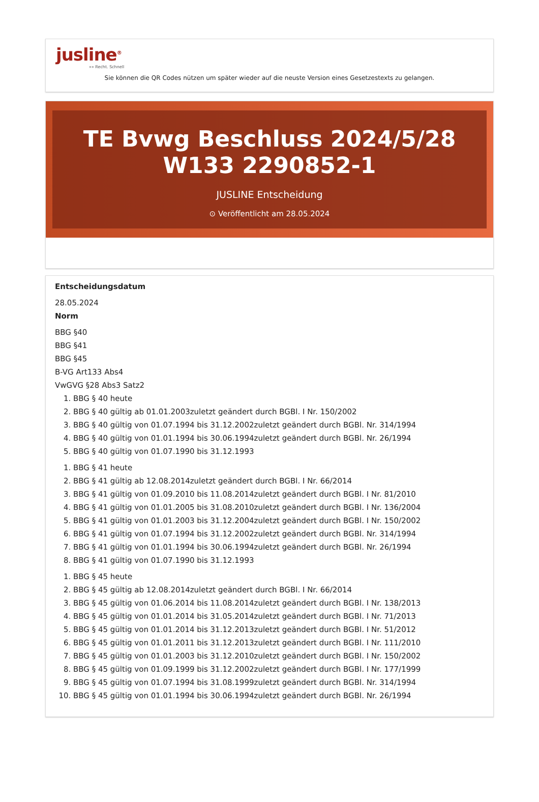jusline<sup>®</sup>
»» Recht. Schnell
Sie können die QR Codes nützen um später wieder auf die neuste Version eines Gesetzestexts zu gelangen.
TE Bvwg Beschluss 2024/5/28 W133 2290852-1
JUSLINE Entscheidung
⊙ Veröffentlicht am 28.05.2024
Entscheidungsdatum
28.05.2024
Norm
BBG §40
BBG §41
BBG §45
B-VG Art133 Abs4
VwGVG §28 Abs3 Satz2
1. BBG § 40 heute
2. BBG § 40 gültig ab 01.01.2003zuletzt geändert durch BGBl. I Nr. 150/2002
3. BBG § 40 gültig von 01.07.1994 bis 31.12.2002zuletzt geändert durch BGBl. Nr. 314/1994
4. BBG § 40 gültig von 01.01.1994 bis 30.06.1994zuletzt geändert durch BGBl. Nr. 26/1994
5. BBG § 40 gültig von 01.07.1990 bis 31.12.1993
1. BBG § 41 heute
2. BBG § 41 gültig ab 12.08.2014zuletzt geändert durch BGBl. I Nr. 66/2014
3. BBG § 41 gültig von 01.09.2010 bis 11.08.2014zuletzt geändert durch BGBl. I Nr. 81/2010
4. BBG § 41 gültig von 01.01.2005 bis 31.08.2010zuletzt geändert durch BGBl. I Nr. 136/2004
5. BBG § 41 gültig von 01.01.2003 bis 31.12.2004zuletzt geändert durch BGBl. I Nr. 150/2002
6. BBG § 41 gültig von 01.07.1994 bis 31.12.2002zuletzt geändert durch BGBl. Nr. 314/1994
7. BBG § 41 gültig von 01.01.1994 bis 30.06.1994zuletzt geändert durch BGBl. Nr. 26/1994
8. BBG § 41 gültig von 01.07.1990 bis 31.12.1993
1. BBG § 45 heute
2. BBG § 45 gültig ab 12.08.2014zuletzt geändert durch BGBl. I Nr. 66/2014
3. BBG § 45 gültig von 01.06.2014 bis 11.08.2014zuletzt geändert durch BGBl. I Nr. 138/2013
4. BBG § 45 gültig von 01.01.2014 bis 31.05.2014zuletzt geändert durch BGBl. I Nr. 71/2013
5. BBG § 45 gültig von 01.01.2014 bis 31.12.2013zuletzt geändert durch BGBl. I Nr. 51/2012
6. BBG § 45 gültig von 01.01.2011 bis 31.12.2013zuletzt geändert durch BGBl. I Nr. 111/2010
7. BBG § 45 gültig von 01.01.2003 bis 31.12.2010zuletzt geändert durch BGBl. I Nr. 150/2002
8. BBG § 45 gültig von 01.09.1999 bis 31.12.2002zuletzt geändert durch BGBl. I Nr. 177/1999
9. BBG § 45 gültig von 01.07.1994 bis 31.08.1999zuletzt geändert durch BGBl. Nr. 314/1994
10. BBG § 45 gültig von 01.01.1994 bis 30.06.1994zuletzt geändert durch BGBl. Nr. 26/1994